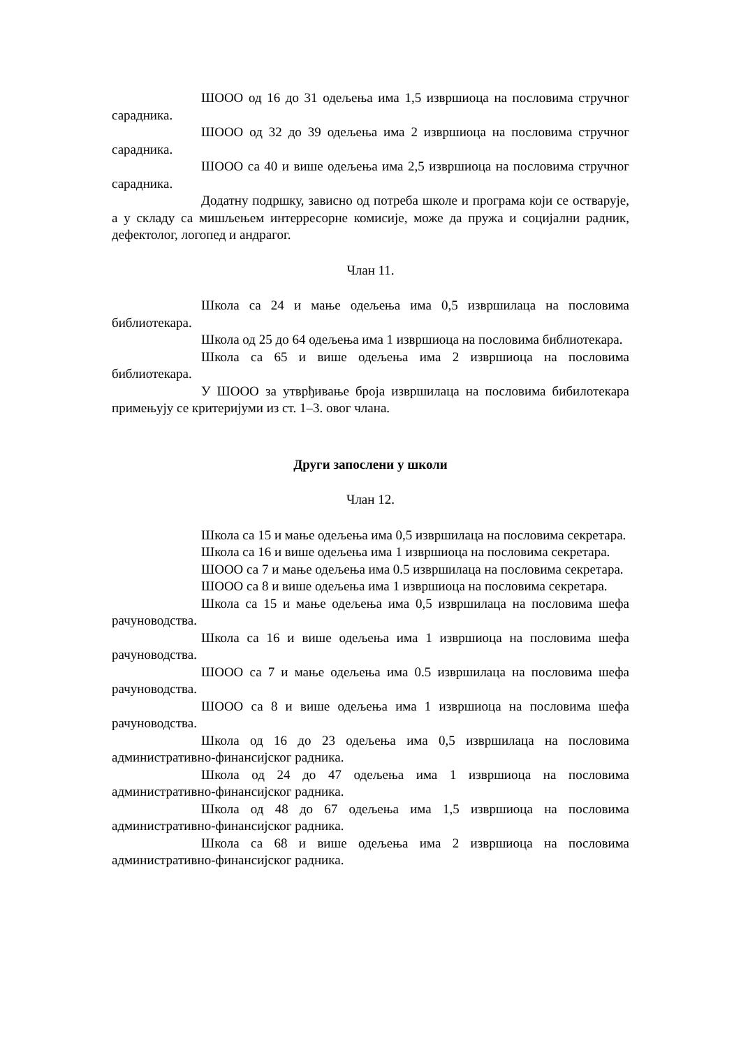ШООО од 16 до 31 одељења има 1,5 извршиоца на пословима стручног сарадника.
ШООО од 32 до 39 одељења има 2 извршиоца на пословима стручног сарадника.
ШООО са 40 и више одељења има 2,5 извршиоца на пословима стручног сарадника.
Додатну подршку, зависно од потреба школе и програма који се остварује, а у складу са мишљењем интерресорне комисије, може да пружа и социјални радник, дефектолог, логопед и андрагог.
Члан 11.
Школа са 24 и мање одељења има 0,5 извршилаца на пословима библиотекара.
Школа од 25 до 64 одељења има 1 извршиоца на пословима библиотекара.
Школа са 65 и више одељења има 2 извршиоца на пословима библиотекара.
У ШООО за утврђивање броја извршилаца на пословима бибилотекара примењују се критеријуми из ст. 1–3. овог члана.
Други запослени у школи
Члан 12.
Школа са 15 и мање одељења има 0,5 извршилаца на пословима секретара.
Школа са 16 и више одељења има 1 извршиоца на пословима секретара.
ШООО са 7 и мање одељења има 0.5 извршилаца на пословима секретара.
ШООО са 8 и више одељења има 1 извршиоца на пословима секретара.
Школа са 15 и мање одељења има 0,5 извршилаца на пословима шефа рачуноводства.
Школа са 16 и више одељења има 1 извршиоца на пословима шефа рачуноводства.
ШООО са 7 и мање одељења има 0.5 извршилаца на пословима шефа рачуноводства.
ШООО са 8 и више одељења има 1 извршиоца на пословима шефа рачуноводства.
Школа од 16 до 23 одељења има 0,5 извршилаца на пословима административно-финансијског радника.
Школа од 24 до 47 одељења има 1 извршиоца на пословима административно-финансијског радника.
Школа од 48 до 67 одељења има 1,5 извршиоца на пословима административно-финансијског радника.
Школа са 68 и више одељења има 2 извршиоца на пословима административно-финансијског радника.